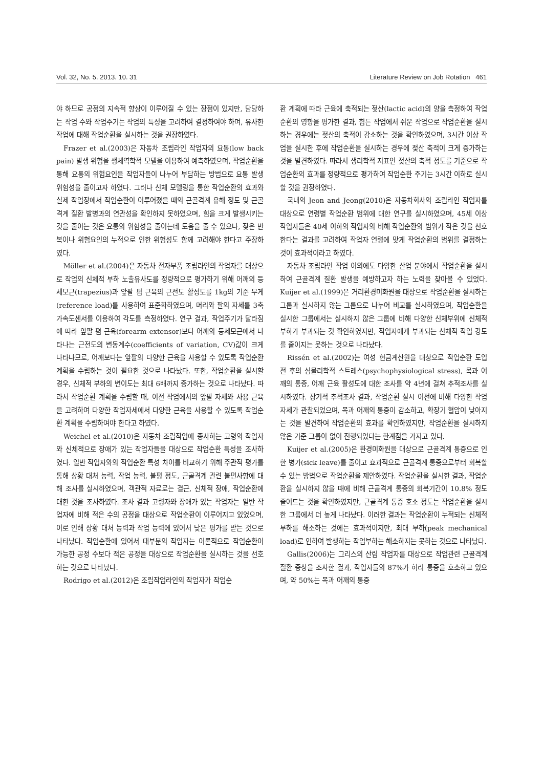Vol. 32, No. 5. 2013. 10. 31 Literature Review on Job Rotation 461
야 하므로 공정의 지속적 향상이 이루어질 수 있는 장점이 있지만, 담당하는 작업 수와 작업주기는 작업의 특성을 고려하여 결정하여야 하며, 유사한 작업에 대해 작업순환을 실시하는 것을 권장하였다.
Frazer et al.(2003)은 자동차 조립라인 작업자의 요통(low back pain) 발생 위험을 생체역학적 모델을 이용하여 예측하였으며, 작업순환을 통해 요통의 위험요인을 작업자들이 나누어 부담하는 방법으로 요통 발생 위험성을 줄이고자 하였다. 그러나 신체 모델링을 통한 작업순환의 효과와 실제 작업장에서 작업순환이 이루어졌을 때의 근골격계 유해 정도 및 근골격계 질환 발병과의 연관성을 확인하지 못하였으며, 힘을 크게 발생시키는 것을 줄이는 것은 요통의 위험성을 줄이는데 도움을 줄 수 있으나, 잦은 반복이나 위험요인의 누적으로 인한 위험성도 함께 고려해야 한다고 주장하였다.
Möller et al.(2004)은 자동차 전자부품 조립라인의 작업자를 대상으로 작업의 신체적 부하 노출유사도를 정량적으로 평가하기 위해 어깨의 등세모근(trapezius)과 앞팔 폄 근육의 근전도 활성도를 1kg의 기준 무게(reference load)를 사용하여 표준화하였으며, 머리와 팔의 자세를 3축 가속도센서를 이용하여 각도를 측정하였다. 연구 결과, 작업주기가 달라짐에 따라 앞팔 폄 근육(forearm extensor)보다 어깨의 등세모근에서 나타나는 근전도의 변동계수(coefficients of variation, CV)값이 크게 나타나므로, 어깨보다는 앞팔의 다양한 근육을 사용할 수 있도록 작업순환 계획을 수립하는 것이 필요한 것으로 나타났다. 또한, 작업순환을 실시할 경우, 신체적 부하의 변이도는 최대 6배까지 증가하는 것으로 나타났다. 따라서 작업순환 계획을 수립할 때, 이전 작업에서의 앞팔 자세와 사용 근육을 고려하여 다양한 작업자세에서 다양한 근육을 사용할 수 있도록 작업순환 계획을 수립하여야 한다고 하였다.
Weichel et al.(2010)은 자동차 조립작업에 종사하는 고령의 작업자와 신체적으로 장애가 있는 작업자들을 대상으로 작업순환 특성을 조사하였다. 일반 작업자와의 작업순환 특성 차이를 비교하기 위해 주관적 평가를 통해 상황 대처 능력, 작업 능력, 불평 정도, 근골격계 관련 불편사항에 대해 조사를 실시하였으며, 객관적 자료로는 결근, 신체적 장애, 작업순환에 대한 것을 조사하였다. 조사 결과 고령자와 장애가 있는 작업자는 일반 작업자에 비해 적은 수의 공정을 대상으로 작업순환이 이루어지고 있었으며, 이로 인해 상황 대처 능력과 작업 능력에 있어서 낮은 평가를 받는 것으로 나타났다. 작업순환에 있어서 대부분의 작업자는 이론적으로 작업순환이 가능한 공정 수보다 적은 공정을 대상으로 작업순환을 실시하는 것을 선호하는 것으로 나타났다.
Rodrigo et al.(2012)은 조립작업라인의 작업자가 작업순
환 계획에 따라 근육에 축적되는 젖산(lactic acid)의 양을 측정하여 작업순환의 영향을 평가한 결과, 힘든 작업에서 쉬운 작업으로 작업순환을 실시하는 경우에는 젖산의 축적이 감소하는 것을 확인하였으며, 3시간 이상 작업을 실시한 후에 작업순환을 실시하는 경우에 젖산 축적이 크게 증가하는 것을 발견하였다. 따라서 생리학적 지표인 젖산의 축적 정도를 기준으로 작업순환의 효과를 정량적으로 평가하여 작업순환 주기는 3시간 이하로 실시할 것을 권장하였다.
국내의 Jeon and Jeong(2010)은 자동차회사의 조립라인 작업자를 대상으로 연령별 작업순환 범위에 대한 연구를 실시하였으며, 45세 이상 작업자들은 40세 이하의 작업자의 비해 작업순환의 범위가 작은 것을 선호한다는 결과를 고려하여 작업자 연령에 맞게 작업순환의 범위를 결정하는 것이 효과적이라고 하였다.
자동차 조립라인 작업 이외에도 다양한 산업 분야에서 작업순환을 실시하여 근골격계 질환 발생을 예방하고자 하는 노력을 찾아볼 수 있었다. Kuijer et al.(1999)은 거리환경미화원을 대상으로 작업순환을 실시하는 그룹과 실시하지 않는 그룹으로 나누어 비교를 실시하였으며, 작업순환을 실시한 그룹에서는 실시하지 않은 그룹에 비해 다양한 신체부위에 신체적 부하가 부과되는 것 확인하였지만, 작업자에게 부과되는 신체적 작업 강도를 줄이지는 못하는 것으로 나타났다.
Rissén et al.(2002)는 여성 현금계산원을 대상으로 작업순환 도입 전 후의 심물리학적 스트레스(psychophysiological stress), 목과 어깨의 통증, 어깨 근육 활성도에 대한 조사를 약 4년에 걸쳐 추적조사를 실시하였다. 장기적 추적조사 결과, 작업순환 실시 이전에 비해 다양한 작업자세가 관찰되었으며, 목과 어깨의 통증이 감소하고, 확장기 혈압이 낮아지는 것을 발견하여 작업순환의 효과를 확인하였지만, 작업순환을 실시하지 않은 기준 그룹이 없이 진행되었다는 한계점을 가지고 있다.
Kuijer et al.(2005)은 환경미화원을 대상으로 근골격계 통증으로 인한 병가(sick leave)를 줄이고 효과적으로 근골격계 통증으로부터 회복할 수 있는 방법으로 작업순환을 제안하였다. 작업순환을 실시한 결과, 작업순환을 실시하지 않을 때에 비해 근골격계 통증의 회복기간이 10.8% 정도 줄어드는 것을 확인하였지만, 근골격계 통증 호소 정도는 작업순환을 실시한 그룹에서 더 높게 나타났다. 이러한 결과는 작업순환이 누적되는 신체적 부하를 해소하는 것에는 효과적이지만, 최대 부하(peak mechanical load)로 인하여 발생하는 작업부하는 해소하지는 못하는 것으로 나타났다.
Gallis(2006)는 그리스의 산림 작업자를 대상으로 작업관련 근골격계 질환 증상을 조사한 결과, 작업자들의 87%가 허리 통증을 호소하고 있으며, 약 50%는 목과 어깨의 통증